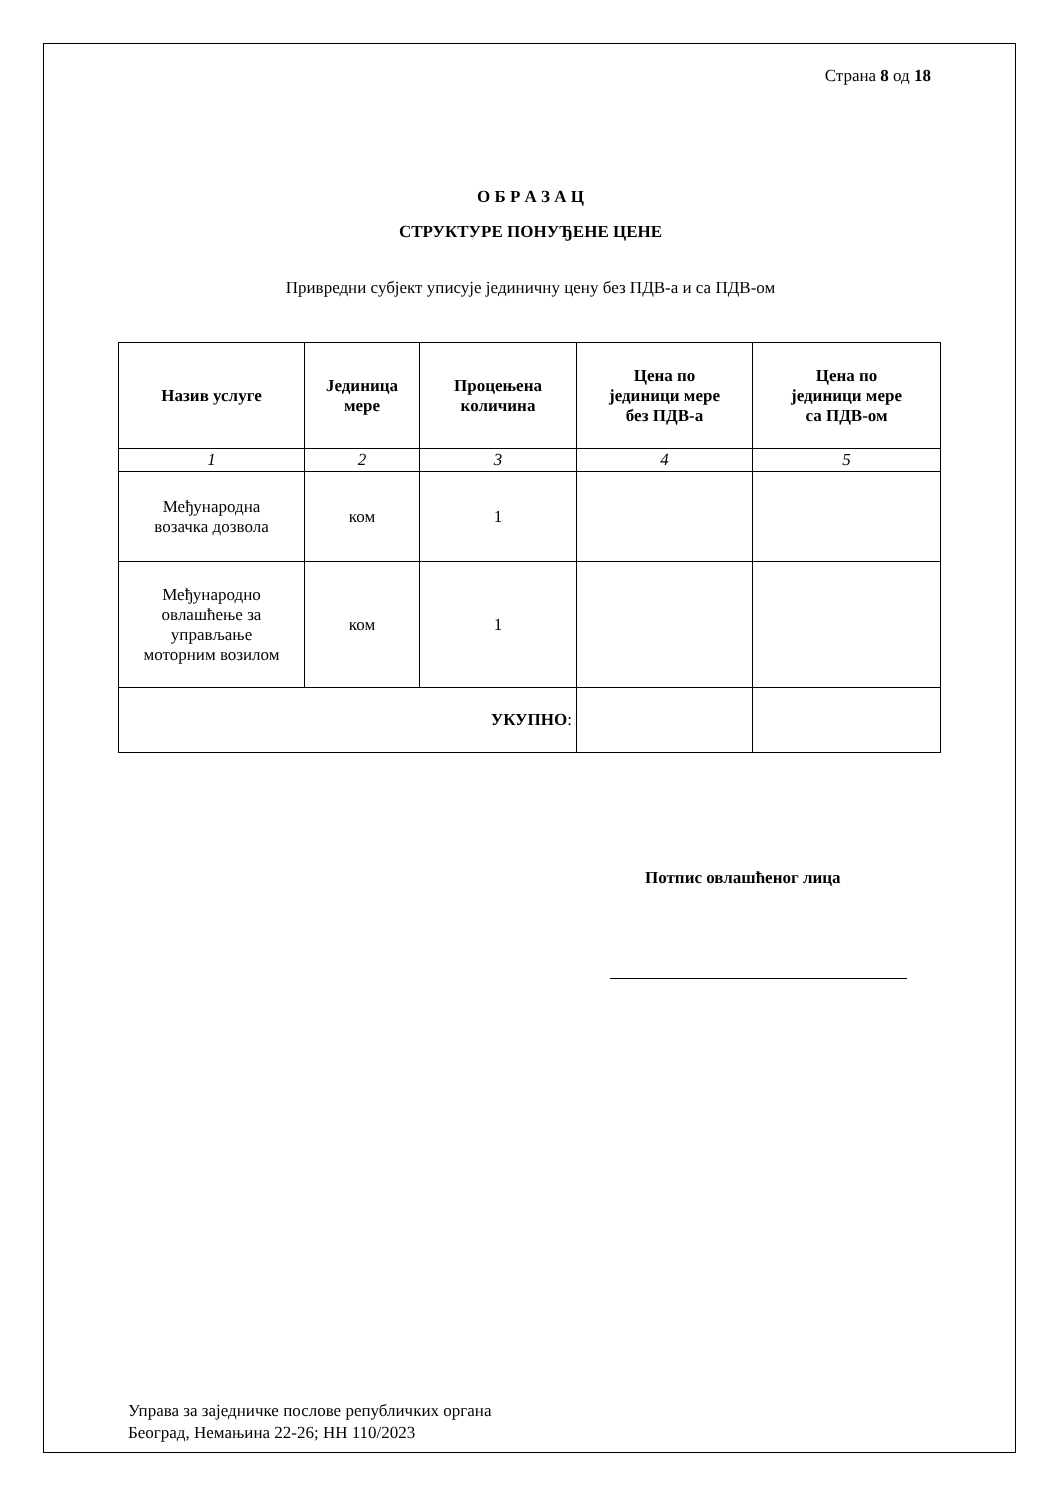Страна 8 од 18
О Б Р А З А Ц
СТРУКТУРЕ ПОНУЂЕНЕ ЦЕНЕ
Привредни субјект уписује јединичну цену без ПДВ-а и са ПДВ-ом
| Назив услуге | Јединица мере | Процењена количина | Цена по јединици мере без ПДВ-а | Цена по јединици мере са ПДВ-ом |
| --- | --- | --- | --- | --- |
| 1 | 2 | 3 | 4 | 5 |
| Међународна возачка дозвола | ком | 1 | | |
| Међународно овлашћење за управљање моторним возилом | ком | 1 | | |
| УКУПНО : | | | | |
Потпис овлашћеног лица
Управа за заједничке послове републичких органа
Београд, Немањина 22-26; НН 110/2023